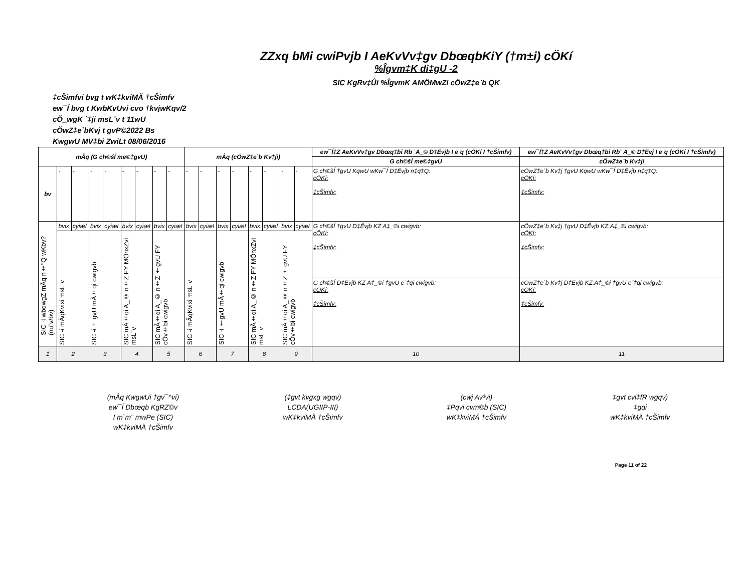ZZxq bMi cwiPvjb I AeKvVv‡gv DbœqbKiY (†m±i) cÖKí
%Îgvm‡K di‡gU -2
SIC KgRv‡Ûi %ÎgvmK AMÖMwZi cÖwZ‡e`b QK
‡cŠimfvi bvg t wK‡kviMÄ †cŠimfv
ew¯Í bvg t KwbKvUvi cvo †kvjwKqv/2
cÖ_wgK `‡ji msL¨v t 11wU
cÖwZ‡e`bKvj t gvP©2022 Bs
KwgwU MV‡bi ZwiLt 08/06/2016
| mÂq (G ch©šÍ me©‡gvU) | | | | | | | | | mÂq (cÖwZ‡e`b Kv‡ji) | | | | | | | | ew¯Í‡Z AeKvVv‡gv Dbœq‡bi Rb¨ A_© D‡Ëvjb I e¨q (cÖKí I †cŠimfv) | ew¯Í‡Z AeKvVv‡gv Dbœq‡bi Rb¨ A_© D‡Ëvj I e¨q (cÖKí I †cŠimfv) |
| --- | --- | --- | --- | --- | --- | --- | --- | --- | --- | --- | --- | --- | --- | --- | --- | --- | --- | --- |
| | | | | | | | | | | | | | | | | | G ch©šÍ me©‡gvU | cÖwZ‡e`b Kv‡ji |
| bv | - | - | - | - | - | - | - | - | - | - | - | - | - | - | - | - | G ch©šÍ †gvU KqwU wKw¯Í D‡Ëvjb n‡q‡Q: cÖKí: ‡cŠimfv: | cÖwZ‡e`b Kv‡j †gvU KqwU wKw¯Í D‡Ëvjb n‡q‡Q: cÖKí: ‡cŠimfv: |
| SIC -i wbqwgZ mÂq n‡"Q wKbv? (nu¨v/bv) | bvix | cyiæl | bvix | cyiæl | bvix | cyiæl | bvix | cyiæl | bvix | cyiæl | bvix | cyiæl | bvix | cyiæl | bvix | cyiæl | G ch©šÍ †gvU D‡Ëvjb KZ A‡_©i cwigvb: cÖKí: ‡cŠimfv: | cÖwZ‡e`b Kv‡j †gvU D‡Ëvjb KZ.A‡_©i cwigvb: cÖKí: ‡cŠimfv: |
| | SIC -i mÂqKvixi msL¨v | | SIC -i †gvU mÂ‡qi cwigvb | | SIC mÂ‡qi A_© n‡Z FY MÖnxZvi msL¨v | | SIC mÂ‡qi A_© n‡Z †gvU FY cÖv‡bi cwigvb | | SIC -i mÂqKvixi msL¨v | | SIC -i †gvU mÂ‡qi cwigvb | | SIC mÂ‡qi A_© n‡Z FY MÖnxZvi msL¨v | | SIC mÂ‡qi A_© n‡Z †gvU FY cÖv‡bi cwigvb | | | |
| | | | | | | | | | | | | | | | | | G ch©šÍ D‡Ëvjb KZ A‡_©i †gvU e¨‡qi cwigvb: cÖKí: ‡cŠimfv: | cÖwZ‡e`b Kv‡j D‡Ëvjb KZ.A‡_©i †gvU e¨‡qi cwigvb: cÖKí: ‡cŠimfv: |
| 1 | 2 | | 3 | | 4 | | 5 | | 6 | | 7 | | 8 | | 9 | | 10 | 11 |
(mÂq KwgwUi †gv¯^vi)
ew¯Í Dbœqb KgRZ©v
I m`m¨ mwPe (SIC)
wK‡kviMÄ †cŠimfv
(‡gvt kvgxg wgqv)
LCDA(UGIIP-III)
wK‡kviMÄ †cŠimfv
(cwj Av³vi)
‡Pqvi cvm©b (SIC)
wK‡kviMÄ †cŠimfv
‡gvt cvi‡fR wgqv)
‡gqi
wK‡kviMÄ †cŠimfv
Page 11 of 22